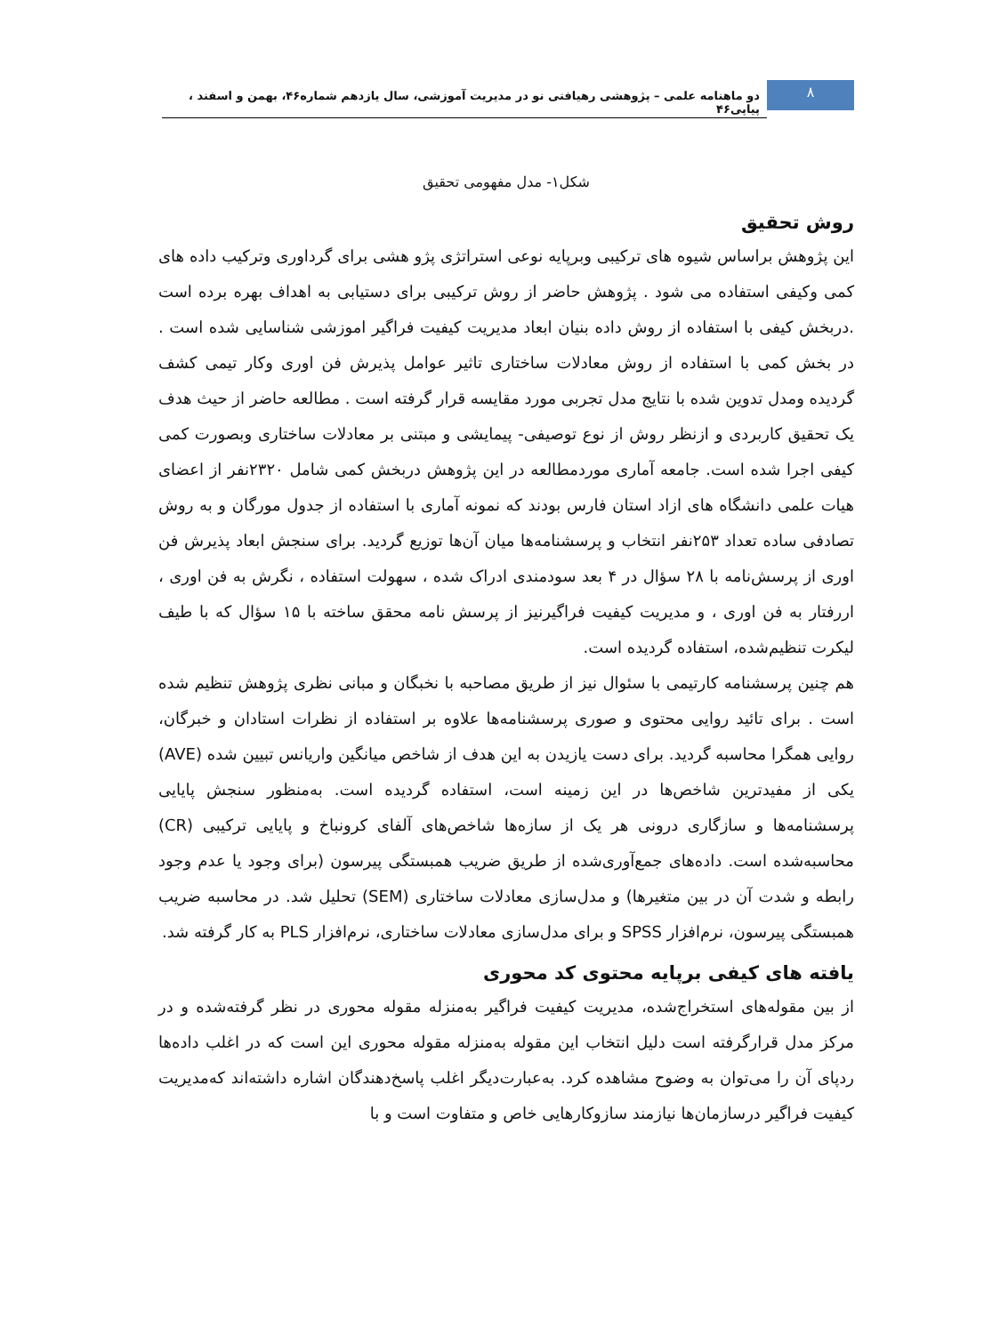۸
دو ماهنامه علمی – پژوهشی رهیافتی نو در مدیریت آموزشی، سال یازدهم شماره۴۶، بهمن و اسفند ، پیاپی۴۶
شکل۱- مدل مفهومی تحقیق
روش تحقیق
این پژوهش براساس شیوه های ترکیبی وبرپایه نوعی استراتژی پژو هشی برای گرداوری وترکیب داده های کمی وکیفی استفاده می شود . پژوهش حاضر از روش ترکیبی برای دستیابی به اهداف بهره برده است .دربخش کیفی با استفاده از روش داده بنیان ابعاد مدیریت کیفیت فراگیر اموزشی شناسایی شده است . در بخش کمی با استفاده از روش معادلات ساختاری تاثیر عوامل پذیرش فن اوری وکار تیمی کشف گردیده ومدل تدوین شده با نتایج مدل تجربی مورد مقایسه قرار گرفته است . مطالعه حاضر از حیث هدف یک تحقیق کاربردی و ازنظر روش از نوع توصیفی- پیمایشی و مبتنی بر معادلات ساختاری وبصورت کمی کیفی اجرا شده است. جامعه آماری موردمطالعه در این پژوهش دربخش کمی شامل ۲۳۲۰نفر از اعضای هیات علمی دانشگاه های ازاد استان فارس بودند که نمونه آماری با استفاده از جدول مورگان و به روش تصادفی ساده تعداد ۲۵۳نفر انتخاب و پرسشنامه‌ها میان آن‌ها توزیع گردید. برای سنجش ابعاد پذیرش فن اوری از پرسش‌نامه با ۲۸ سؤال در ۴ بعد سودمندی ادراک شده ، سهولت استفاده ، نگرش به فن اوری ، اررفتار به فن اوری ، و مدیریت کیفیت فراگیرنیز از پرسش نامه محقق ساخته با ۱۵ سؤال که با طیف لیکرت تنظیم‌شده، استفاده گردیده است.
هم چنین پرسشنامه کارتیمی با سئوال نیز از طریق مصاحبه با نخبگان و مبانی نظری پژوهش تنظیم شده است . برای تائید روایی محتوی و صوری پرسشنامه‌ها علاوه بر استفاده از نظرات استادان و خبرگان، روایی همگرا محاسبه گردید. برای دست یازیدن به این هدف از شاخص میانگین واریانس تبیین شده (AVE) یکی از مفیدترین شاخص‌ها در این زمینه است، استفاده گردیده است. به‌منظور سنجش پایایی پرسشنامه‌ها و سازگاری درونی هر یک از سازه‌ها شاخص‌های آلفای کرونباخ و پایایی ترکیبی (CR) محاسبه‌شده است. داده‌های جمع‌آوری‌شده از طریق ضریب همبستگی پیرسون (برای وجود یا عدم وجود رابطه و شدت آن در بین متغیرها) و مدل‌سازی معادلات ساختاری (SEM) تحلیل شد. در محاسبه ضریب همبستگی پیرسون، نرم‌افزار SPSS و برای مدل‌سازی معادلات ساختاری، نرم‌افزار PLS به کار گرفته شد.
یافته های کیفی برپایه محتوی کد محوری
از بین مقوله‌های استخراج‌شده، مدیریت کیفیت فراگیر به‌منزله مقوله محوری در نظر گرفته‌شده و در مرکز مدل قرارگرفته است دلیل انتخاب این مقوله به‌منزله مقوله محوری این است که در اغلب داده‌ها ردپای آن را می‌توان به وضوح مشاهده کرد. به‌عبارت‌دیگر اغلب پاسخ‌دهندگان اشاره داشته‌اند که‌مدیریت کیفیت فراگیر درسازمان‌ها نیازمند سازوکارهایی خاص و متفاوت است و با